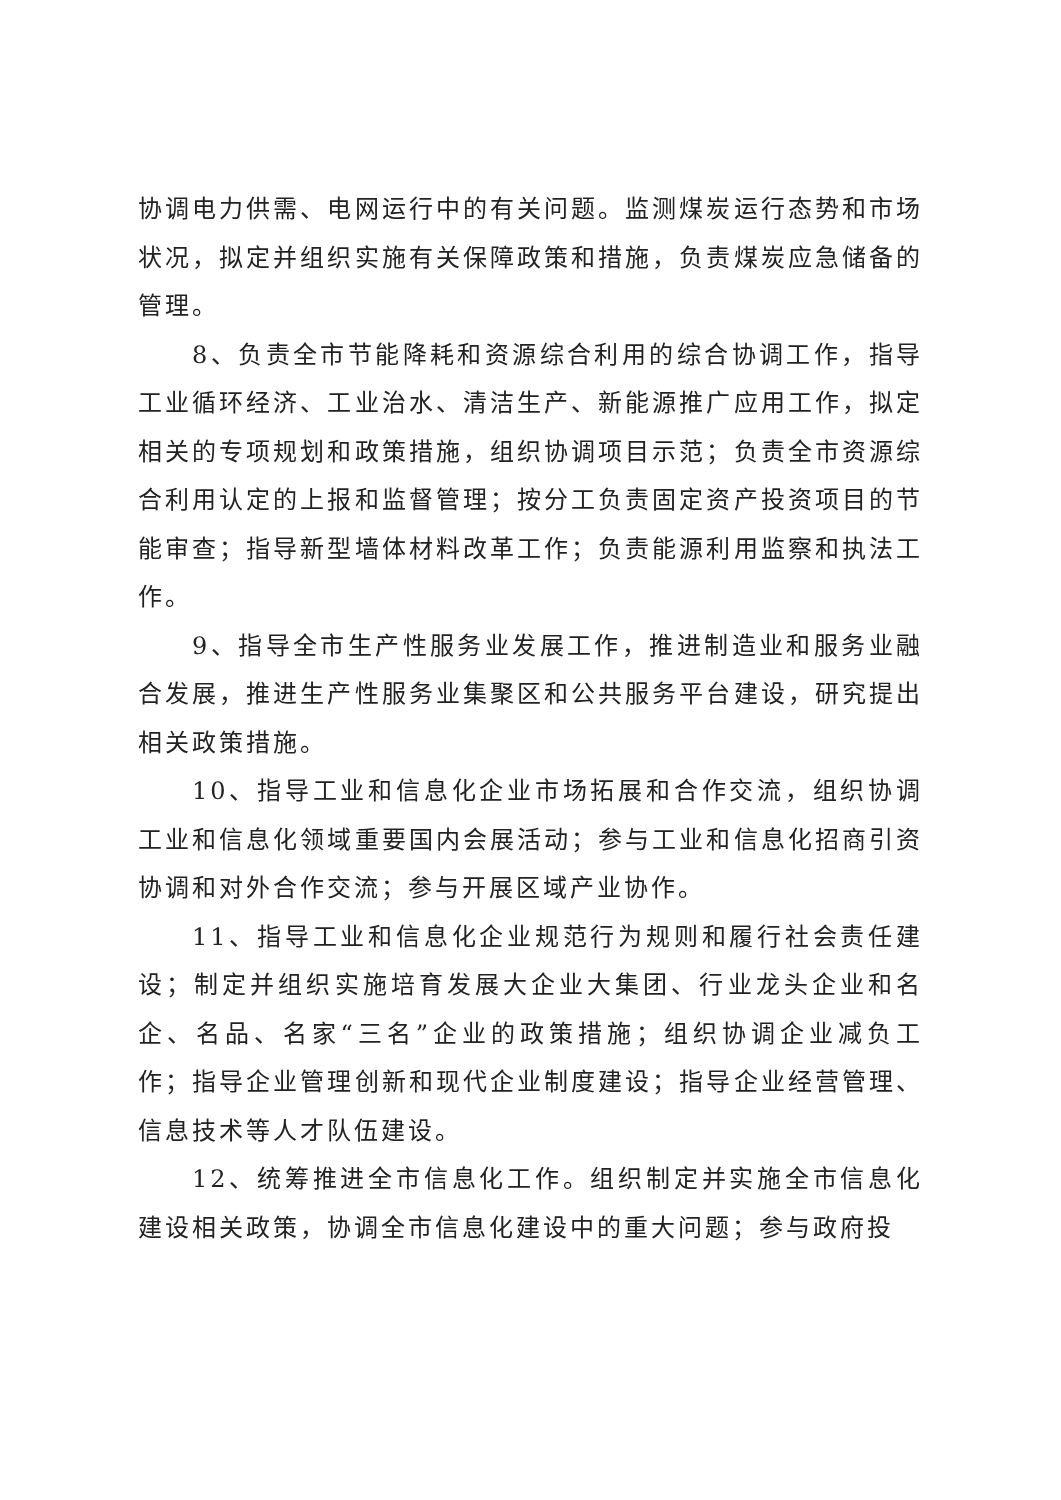协调电力供需、电网运行中的有关问题。监测煤炭运行态势和市场状况，拟定并组织实施有关保障政策和措施，负责煤炭应急储备的管理。
8、负责全市节能降耗和资源综合利用的综合协调工作，指导工业循环经济、工业治水、清洁生产、新能源推广应用工作，拟定相关的专项规划和政策措施，组织协调项目示范；负责全市资源综合利用认定的上报和监督管理；按分工负责固定资产投资项目的节能审查；指导新型墙体材料改革工作；负责能源利用监察和执法工作。
9、指导全市生产性服务业发展工作，推进制造业和服务业融合发展，推进生产性服务业集聚区和公共服务平台建设，研究提出相关政策措施。
10、指导工业和信息化企业市场拓展和合作交流，组织协调工业和信息化领域重要国内会展活动；参与工业和信息化招商引资协调和对外合作交流；参与开展区域产业协作。
11、指导工业和信息化企业规范行为规则和履行社会责任建设；制定并组织实施培育发展大企业大集团、行业龙头企业和名企、名品、名家“三名”企业的政策措施；组织协调企业减负工作；指导企业管理创新和现代企业制度建设；指导企业经营管理、信息技术等人才队伍建设。
12、统筹推进全市信息化工作。组织制定并实施全市信息化建设相关政策，协调全市信息化建设中的重大问题；参与政府投